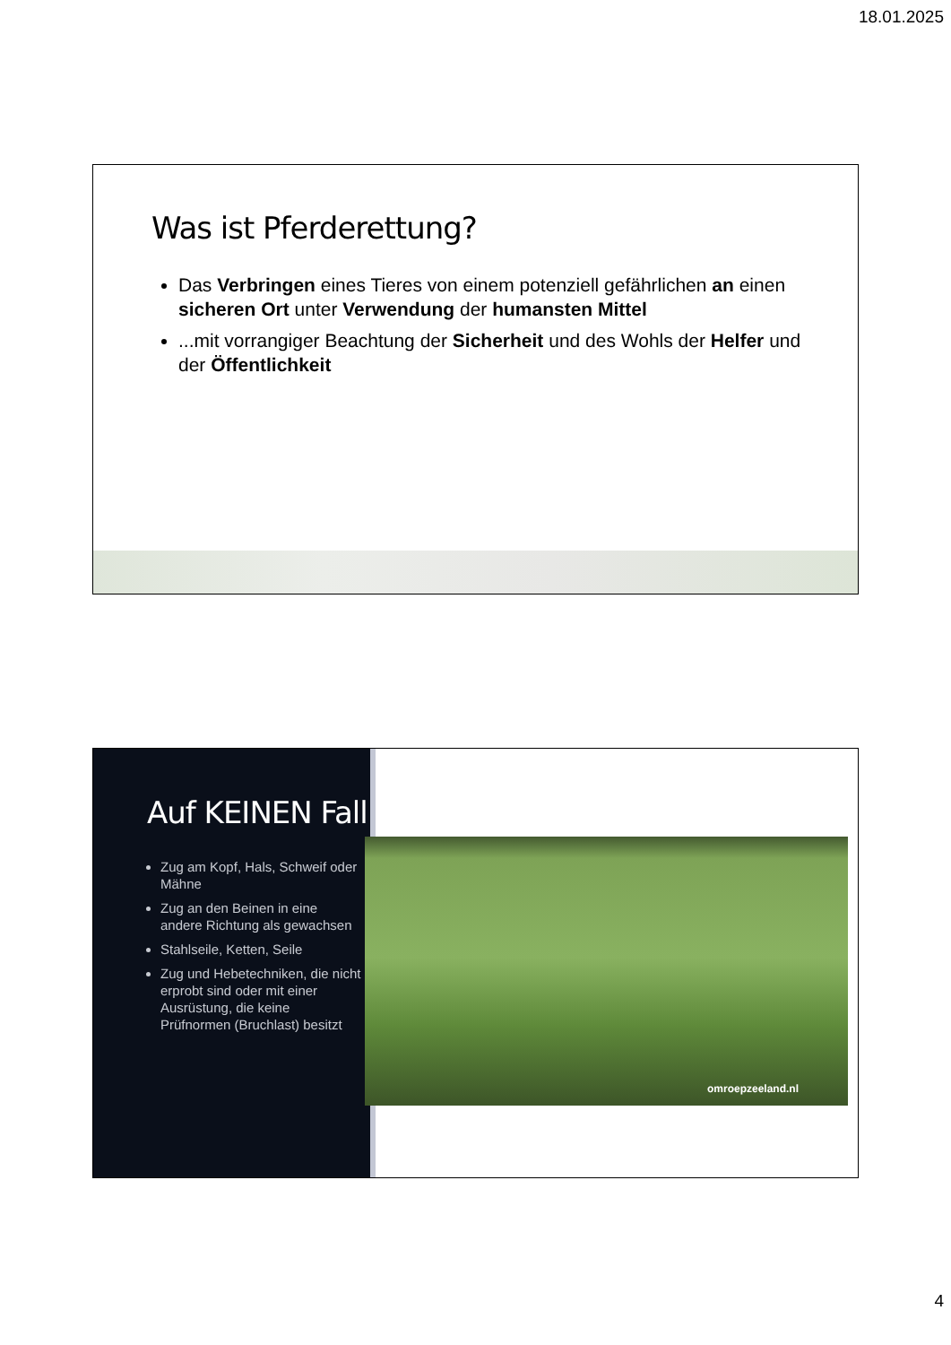18.01.2025
Was ist Pferderettung?
Das Verbringen eines Tieres von einem potenziell gefährlichen an einen sicheren Ort unter Verwendung der humansten Mittel
...mit vorrangiger Beachtung der Sicherheit und des Wohls der Helfer und der Öffentlichkeit
Auf KEINEN Fall
Zug am Kopf, Hals, Schweif oder Mähne
Zug an den Beinen in eine andere Richtung als gewachsen
Stahlseile, Ketten, Seile
Zug und Hebetechniken, die nicht erprobt sind oder mit einer Ausrüstung, die keine Prüfnormen (Bruchlast) besitzt
omroepzeeland.nl
4